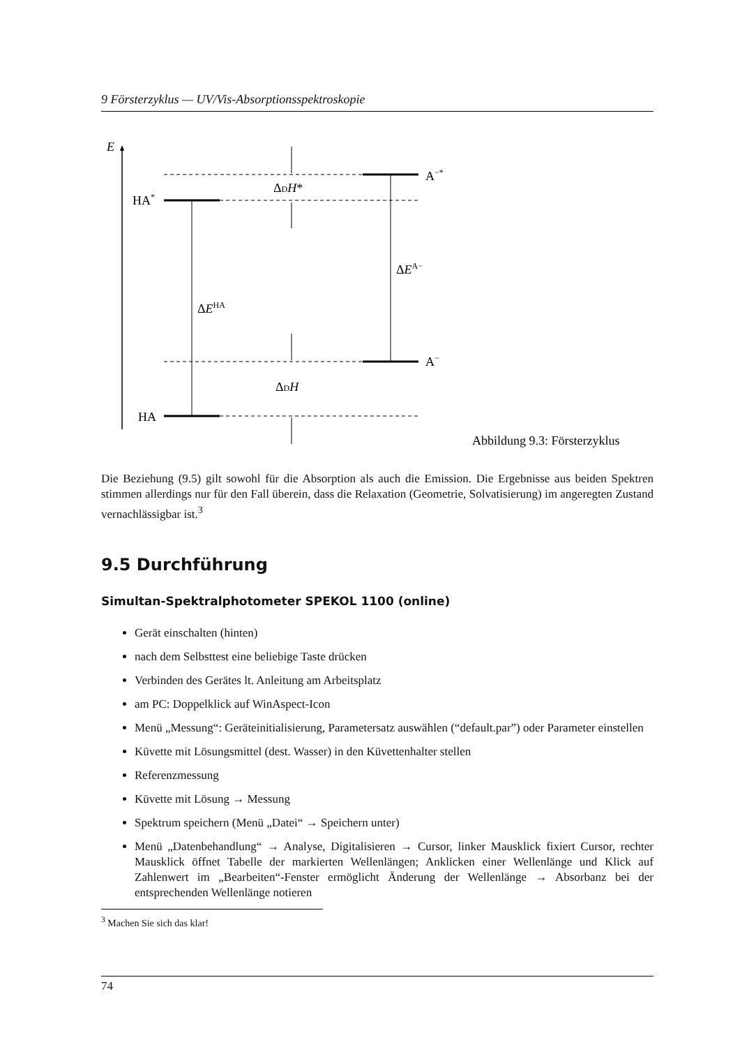9 Försterzyklus — UV/Vis-Absorptionsspektroskopie
E
A−*
HA*
ΔDH*
ΔEA−
ΔEHA
A−
ΔDH
HA
Abbildung 9.3: Försterzyklus
Die Beziehung (9.5) gilt sowohl für die Absorption als auch die Emission. Die Ergebnisse aus beiden Spektren stimmen allerdings nur für den Fall überein, dass die Relaxation (Geometrie, Solvatisierung) im angeregten Zustand vernachlässigbar ist.<sup>3</sup>
9.5 Durchführung
Simultan-Spektralphotometer SPEKOL 1100 (online)
Gerät einschalten (hinten)
nach dem Selbsttest eine beliebige Taste drücken
Verbinden des Gerätes lt. Anleitung am Arbeitsplatz
am PC: Doppelklick auf WinAspect-Icon
Menü „Messung“: Geräteinitialisierung, Parametersatz auswählen (“default.par”) oder Parameter einstellen
Küvette mit Lösungsmittel (dest. Wasser) in den Küvettenhalter stellen
Referenzmessung
Küvette mit Lösung → Messung
Spektrum speichern (Menü „Datei“ → Speichern unter)
Menü „Datenbehandlung“ → Analyse, Digitalisieren → Cursor, linker Mausklick fixiert Cursor, rechter Mausklick öffnet Tabelle der markierten Wellenlängen; Anklicken einer Wellenlänge und Klick auf Zahlenwert im „Bearbeiten“-Fenster ermöglicht Änderung der Wellenlänge → Absorbanz bei der entsprechenden Wellenlänge notieren
<sup>3</sup> Machen Sie sich das klar!
74